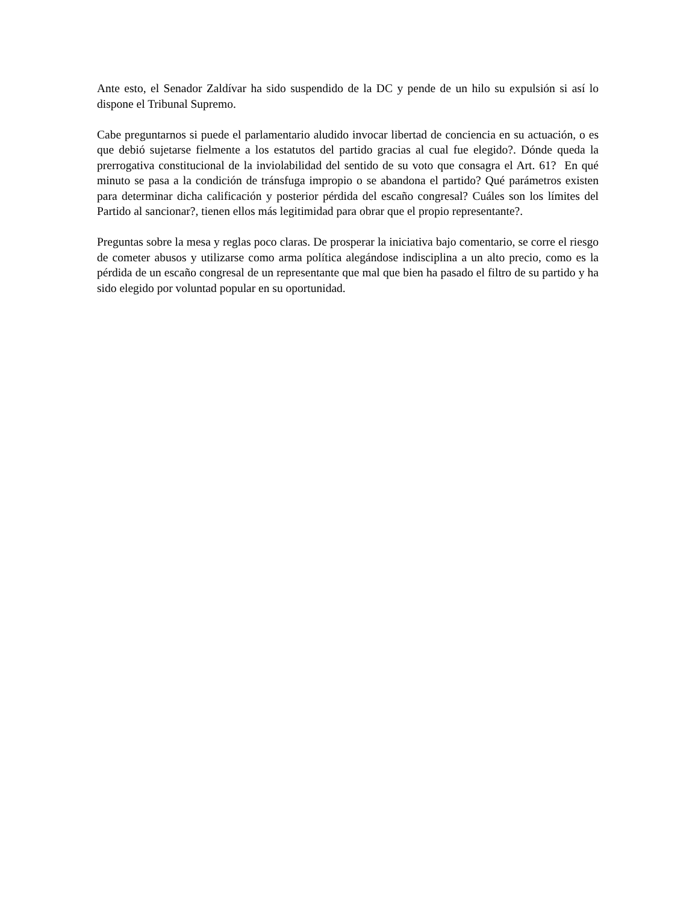Ante esto, el Senador Zaldívar ha sido suspendido de la DC y pende de un hilo su expulsión si así lo dispone el Tribunal Supremo.
Cabe preguntarnos si puede el parlamentario aludido invocar libertad de conciencia en su actuación, o es que debió sujetarse fielmente a los estatutos del partido gracias al cual fue elegido?. Dónde queda la prerrogativa constitucional de la inviolabilidad del sentido de su voto que consagra el Art. 61? En qué minuto se pasa a la condición de tránsfuga impropio o se abandona el partido? Qué parámetros existen para determinar dicha calificación y posterior pérdida del escaño congresal? Cuáles son los límites del Partido al sancionar?, tienen ellos más legitimidad para obrar que el propio representante?.
Preguntas sobre la mesa y reglas poco claras. De prosperar la iniciativa bajo comentario, se corre el riesgo de cometer abusos y utilizarse como arma política alegándose indisciplina a un alto precio, como es la pérdida de un escaño congresal de un representante que mal que bien ha pasado el filtro de su partido y ha sido elegido por voluntad popular en su oportunidad.